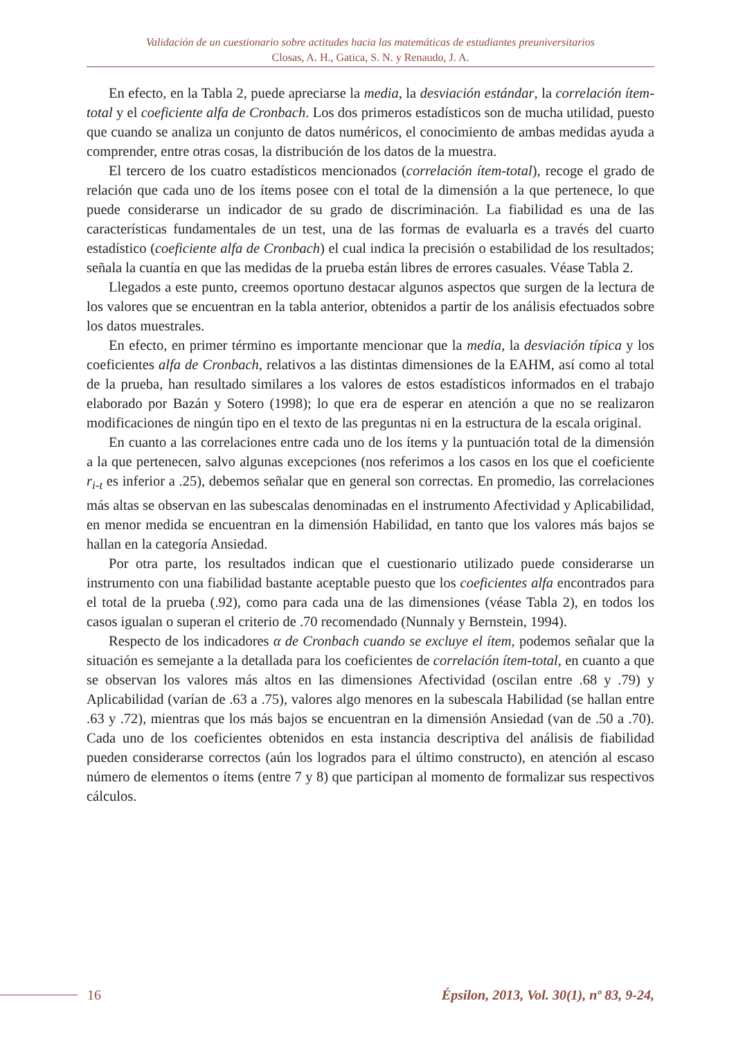Validación de un cuestionario sobre actitudes hacia las matemáticas de estudiantes preuniversitarios
Closas, A. H., Gatica, S. N. y Renaudo, J. A.
En efecto, en la Tabla 2, puede apreciarse la media, la desviación estándar, la correlación ítem-total y el coeficiente alfa de Cronbach. Los dos primeros estadísticos son de mucha utilidad, puesto que cuando se analiza un conjunto de datos numéricos, el conocimiento de ambas medidas ayuda a comprender, entre otras cosas, la distribución de los datos de la muestra.
El tercero de los cuatro estadísticos mencionados (correlación ítem-total), recoge el grado de relación que cada uno de los ítems posee con el total de la dimensión a la que pertenece, lo que puede considerarse un indicador de su grado de discriminación. La fiabilidad es una de las características fundamentales de un test, una de las formas de evaluarla es a través del cuarto estadístico (coeficiente alfa de Cronbach) el cual indica la precisión o estabilidad de los resultados; señala la cuantía en que las medidas de la prueba están libres de errores casuales. Véase Tabla 2.
Llegados a este punto, creemos oportuno destacar algunos aspectos que surgen de la lectura de los valores que se encuentran en la tabla anterior, obtenidos a partir de los análisis efectuados sobre los datos muestrales.
En efecto, en primer término es importante mencionar que la media, la desviación típica y los coeficientes alfa de Cronbach, relativos a las distintas dimensiones de la EAHM, así como al total de la prueba, han resultado similares a los valores de estos estadísticos informados en el trabajo elaborado por Bazán y Sotero (1998); lo que era de esperar en atención a que no se realizaron modificaciones de ningún tipo en el texto de las preguntas ni en la estructura de la escala original.
En cuanto a las correlaciones entre cada uno de los ítems y la puntuación total de la dimensión a la que pertenecen, salvo algunas excepciones (nos referimos a los casos en los que el coeficiente r<sub>i-t</sub> es inferior a .25), debemos señalar que en general son correctas. En promedio, las correlaciones más altas se observan en las subescalas denominadas en el instrumento Afectividad y Aplicabilidad, en menor medida se encuentran en la dimensión Habilidad, en tanto que los valores más bajos se hallan en la categoría Ansiedad.
Por otra parte, los resultados indican que el cuestionario utilizado puede considerarse un instrumento con una fiabilidad bastante aceptable puesto que los coeficientes alfa encontrados para el total de la prueba (.92), como para cada una de las dimensiones (véase Tabla 2), en todos los casos igualan o superan el criterio de .70 recomendado (Nunnaly y Bernstein, 1994).
Respecto de los indicadores α de Cronbach cuando se excluye el ítem, podemos señalar que la situación es semejante a la detallada para los coeficientes de correlación ítem-total, en cuanto a que se observan los valores más altos en las dimensiones Afectividad (oscilan entre .68 y .79) y Aplicabilidad (varían de .63 a .75), valores algo menores en la subescala Habilidad (se hallan entre .63 y .72), mientras que los más bajos se encuentran en la dimensión Ansiedad (van de .50 a .70). Cada uno de los coeficientes obtenidos en esta instancia descriptiva del análisis de fiabilidad pueden considerarse correctos (aún los logrados para el último constructo), en atención al escaso número de elementos o ítems (entre 7 y 8) que participan al momento de formalizar sus respectivos cálculos.
16
Épsilon, 2013, Vol. 30(1), nº 83, 9-24,